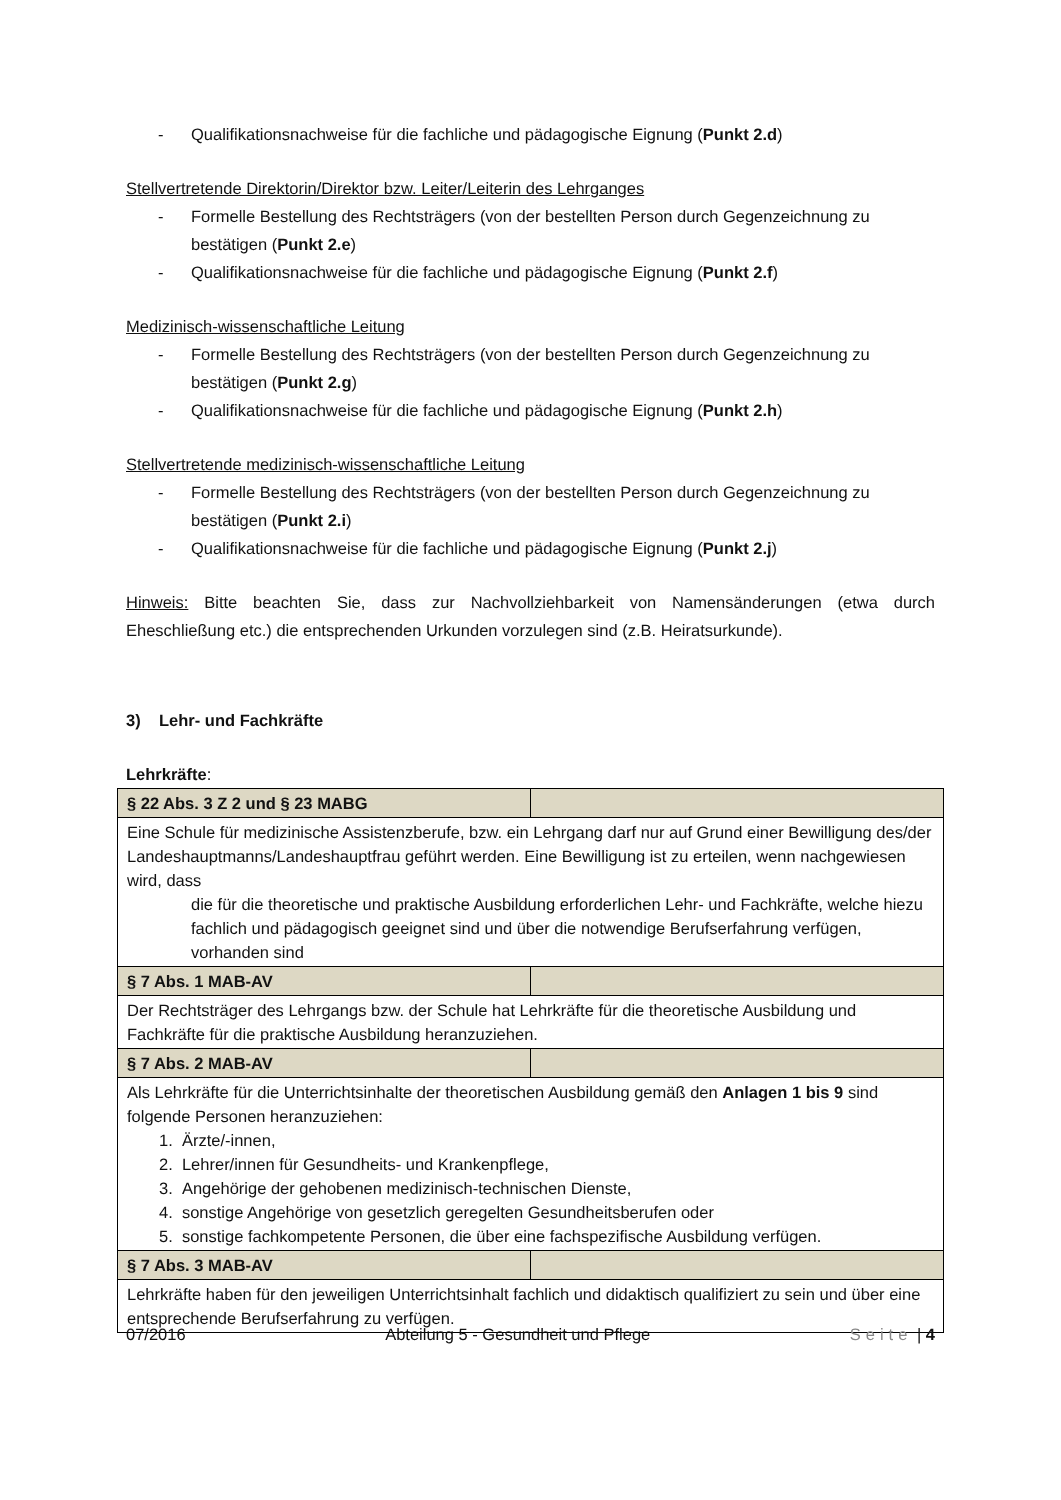- Qualifikationsnachweise für die fachliche und pädagogische Eignung (Punkt 2.d)
Stellvertretende Direktorin/Direktor bzw. Leiter/Leiterin des Lehrganges
- Formelle Bestellung des Rechtsträgers (von der bestellten Person durch Gegenzeichnung zu bestätigen (Punkt 2.e)
- Qualifikationsnachweise für die fachliche und pädagogische Eignung (Punkt 2.f)
Medizinisch-wissenschaftliche Leitung
- Formelle Bestellung des Rechtsträgers (von der bestellten Person durch Gegenzeichnung zu bestätigen (Punkt 2.g)
- Qualifikationsnachweise für die fachliche und pädagogische Eignung (Punkt 2.h)
Stellvertretende medizinisch-wissenschaftliche Leitung
- Formelle Bestellung des Rechtsträgers (von der bestellten Person durch Gegenzeichnung zu bestätigen (Punkt 2.i)
- Qualifikationsnachweise für die fachliche und pädagogische Eignung (Punkt 2.j)
Hinweis: Bitte beachten Sie, dass zur Nachvollziehbarkeit von Namensänderungen (etwa durch Eheschließung etc.) die entsprechenden Urkunden vorzulegen sind (z.B. Heiratsurkunde).
3) Lehr- und Fachkräfte
Lehrkräfte:
| § 22 Abs. 3 Z 2 und § 23 MABG | |
| Eine Schule für medizinische Assistenzberufe, bzw. ein Lehrgang darf nur auf Grund einer Bewilligung des/der Landeshauptmanns/Landeshauptfrau geführt werden. Eine Bewilligung ist zu erteilen, wenn nachgewiesen wird, dass die für die theoretische und praktische Ausbildung erforderlichen Lehr- und Fachkräfte, welche hiezu fachlich und pädagogisch geeignet sind und über die notwendige Berufserfahrung verfügen, vorhanden sind | |
| § 7 Abs. 1 MAB-AV | |
| Der Rechtsträger des Lehrgangs bzw. der Schule hat Lehrkräfte für die theoretische Ausbildung und Fachkräfte für die praktische Ausbildung heranzuziehen. | |
| § 7 Abs. 2 MAB-AV | |
| Als Lehrkräfte für die Unterrichtsinhalte der theoretischen Ausbildung gemäß den Anlagen 1 bis 9 sind folgende Personen heranzuziehen: 1. Ärzte/-innen, 2. Lehrer/innen für Gesundheits- und Krankenpflege, 3. Angehörige der gehobenen medizinisch-technischen Dienste, 4. sonstige Angehörige von gesetzlich geregelten Gesundheitsberufen oder 5. sonstige fachkompetente Personen, die über eine fachspezifische Ausbildung verfügen. | |
| § 7 Abs. 3 MAB-AV | |
| Lehrkräfte haben für den jeweiligen Unterrichtsinhalt fachlich und didaktisch qualifiziert zu sein und über eine entsprechende Berufserfahrung zu verfügen. | |
07/2016 Abteilung 5 - Gesundheit und Pflege Seite | 4